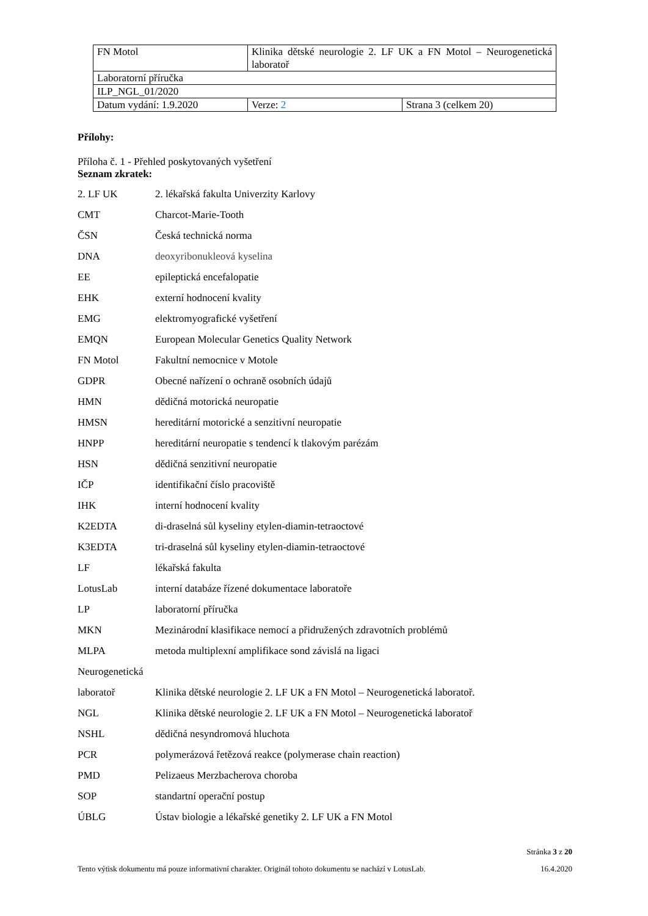| FN Motol | Klinika dětské neurologie 2. LF UK a FN Motol – Neurogenetická laboratoř | |
| Laboratorní příručka | | |
| ILP_NGL_01/2020 | | |
| Datum vydání: 1.9.2020 | Verze: 2 | Strana 3 (celkem 20) |
Přílohy:
Příloha č. 1 - Přehled poskytovaných vyšetření
Seznam zkratek:
| 2. LF UK | 2. lékařská fakulta Univerzity Karlovy |
| CMT | Charcot-Marie-Tooth |
| ČSN | Česká technická norma |
| DNA | deoxyribonukleová kyselina |
| EE | epileptická encefalopatie |
| EHK | externí hodnocení kvality |
| EMG | elektromyografické vyšetření |
| EMQN | European Molecular Genetics Quality Network |
| FN Motol | Fakultní nemocnice v Motole |
| GDPR | Obecné nařízení o ochraně osobních údajů |
| HMN | dědičná motorická neuropatie |
| HMSN | hereditární motorické a senzitivní neuropatie |
| HNPP | hereditární neuropatie s tendencí k tlakovým parézám |
| HSN | dědičná senzitivní neuropatie |
| IČP | identifikační číslo pracoviště |
| IHK | interní hodnocení kvality |
| K2EDTA | di-draselná sůl kyseliny etylen-diamin-tetraoctové |
| K3EDTA | tri-draselná sůl kyseliny etylen-diamin-tetraoctové |
| LF | lékařská fakulta |
| LotusLab | interní databáze řízené dokumentace laboratoře |
| LP | laboratorní příručka |
| MKN | Mezinárodní klasifikace nemocí a přidružených zdravotních problémů |
| MLPA | metoda multiplexní amplifikace sond závislá na ligaci |
| Neurogenetická | |
| laboratoř | Klinika dětské neurologie 2. LF UK a FN Motol – Neurogenetická laboratoř. |
| NGL | Klinika dětské neurologie 2. LF UK a FN Motol – Neurogenetická laboratoř |
| NSHL | dědičná nesyndromová hluchota |
| PCR | polymerázová řetězová reakce (polymerase chain reaction) |
| PMD | Pelizaeus Merzbacherova choroba |
| SOP | standartní operační postup |
| ÚBLG | Ústav biologie a lékařské genetiky 2. LF UK a FN Motol |
Stránka 3 z 20
Tento výtisk dokumentu má pouze informativní charakter. Originál tohoto dokumentu se nachází v LotusLab. 16.4.2020